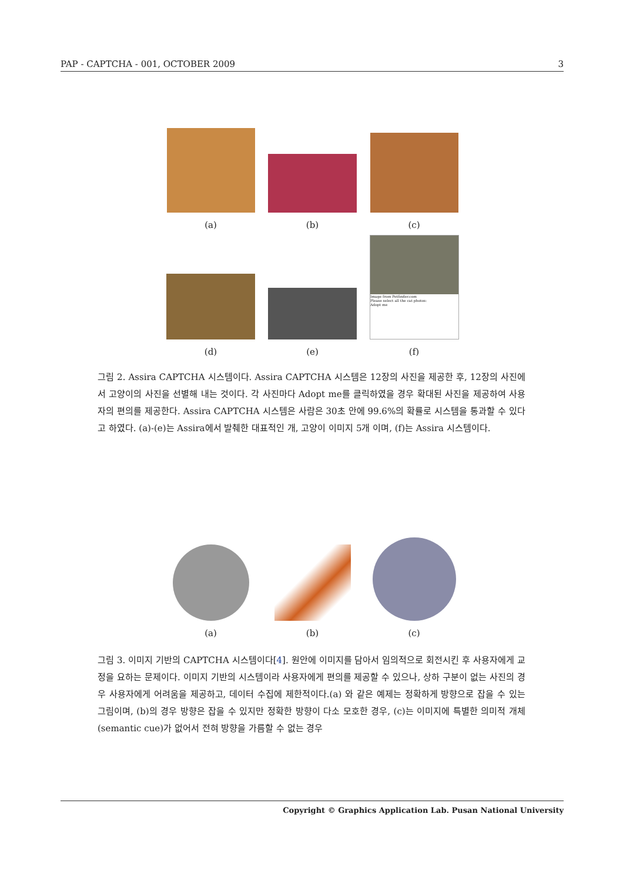PAP - CAPTCHA - 001, OCTOBER 2009 3
(a)
(b)
(c)
(d)
(e)
Image from Petfinder.com
Please select all the cat photos:
Adopt me
(f)
그림 2. Assira CAPTCHA 시스템이다. Assira CAPTCHA 시스템은 12장의 사진을 제공한 후, 12장의 사진에서 고양이의 사진을 선별해 내는 것이다. 각 사진마다 Adopt me를 클릭하였을 경우 확대된 사진을 제공하여 사용자의 편의를 제공한다. Assira CAPTCHA 시스템은 사람은 30초 안에 99.6%의 확률로 시스템을 통과할 수 있다고 하였다. (a)-(e)는 Assira에서 발췌한 대표적인 개, 고양이 이미지 5개 이며, (f)는 Assira 시스템이다.
(a)
(b)
(c)
그림 3. 이미지 기반의 CAPTCHA 시스템이다[4]. 원안에 이미지를 담아서 임의적으로 회전시킨 후 사용자에게 교정을 요하는 문제이다. 이미지 기반의 시스템이라 사용자에게 편의를 제공할 수 있으나, 상하 구분이 없는 사진의 경우 사용자에게 어려움을 제공하고, 데이터 수집에 제한적이다.(a) 와 같은 예제는 정확하게 방향으로 잡을 수 있는 그림이며, (b)의 경우 방향은 잡을 수 있지만 정확한 방향이 다소 모호한 경우, (c)는 이미지에 특별한 의미적 개체(semantic cue)가 없어서 전혀 방향을 가름할 수 없는 경우
Copyright © Graphics Application Lab. Pusan National University